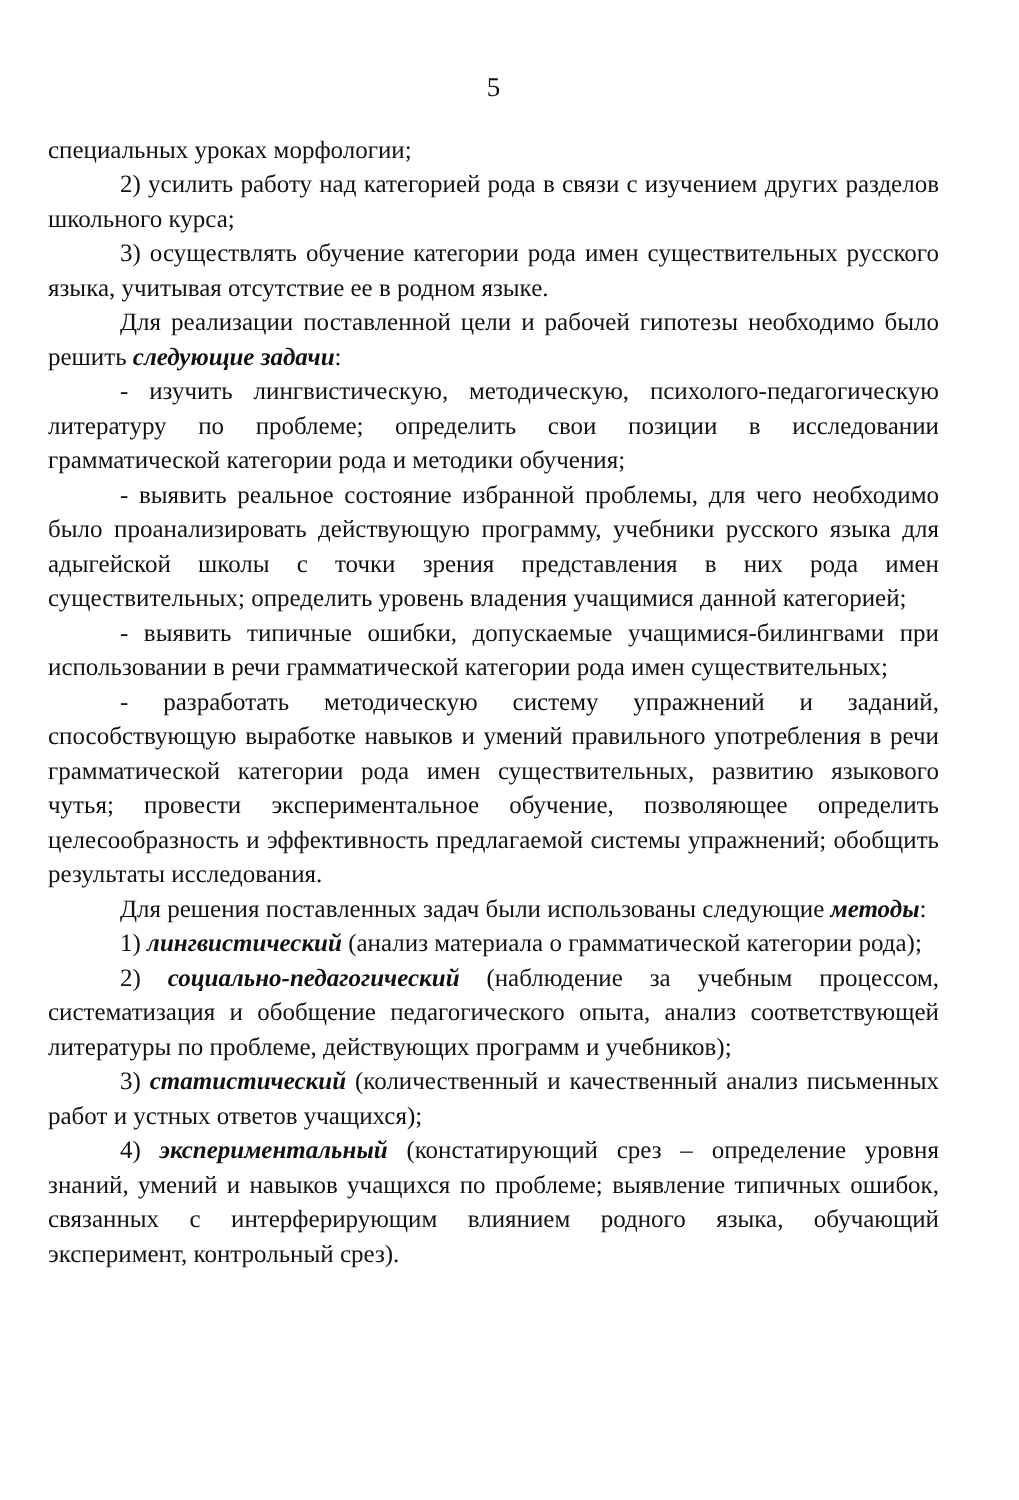5
специальных уроках морфологии;
2) усилить работу над категорией рода в связи с изучением других разделов школьного курса;
3) осуществлять обучение категории рода имен существительных русского языка, учитывая отсутствие ее в родном языке.
Для реализации поставленной цели и рабочей гипотезы необходимо было решить следующие задачи:
- изучить лингвистическую, методическую, психолого-педагогическую литературу по проблеме; определить свои позиции в исследовании грамматической категории рода и методики обучения;
- выявить реальное состояние избранной проблемы, для чего необходимо было проанализировать действующую программу, учебники русского языка для адыгейской школы с точки зрения представления в них рода имен существительных; определить уровень владения учащимися данной категорией;
- выявить типичные ошибки, допускаемые учащимися-билингвами при использовании в речи грамматической категории рода имен существительных;
- разработать методическую систему упражнений и заданий, способствующую выработке навыков и умений правильного употребления в речи грамматической категории рода имен существительных, развитию языкового чутья; провести экспериментальное обучение, позволяющее определить целесообразность и эффективность предлагаемой системы упражнений; обобщить результаты исследования.
Для решения поставленных задач были использованы следующие методы:
1) лингвистический (анализ материала о грамматической категории рода);
2) социально-педагогический (наблюдение за учебным процессом, систематизация и обобщение педагогического опыта, анализ соответствующей литературы по проблеме, действующих программ и учебников);
3) статистический (количественный и качественный анализ письменных работ и устных ответов учащихся);
4) экспериментальный (констатирующий срез – определение уровня знаний, умений и навыков учащихся по проблеме; выявление типичных ошибок, связанных с интерферирующим влиянием родного языка, обучающий эксперимент, контрольный срез).